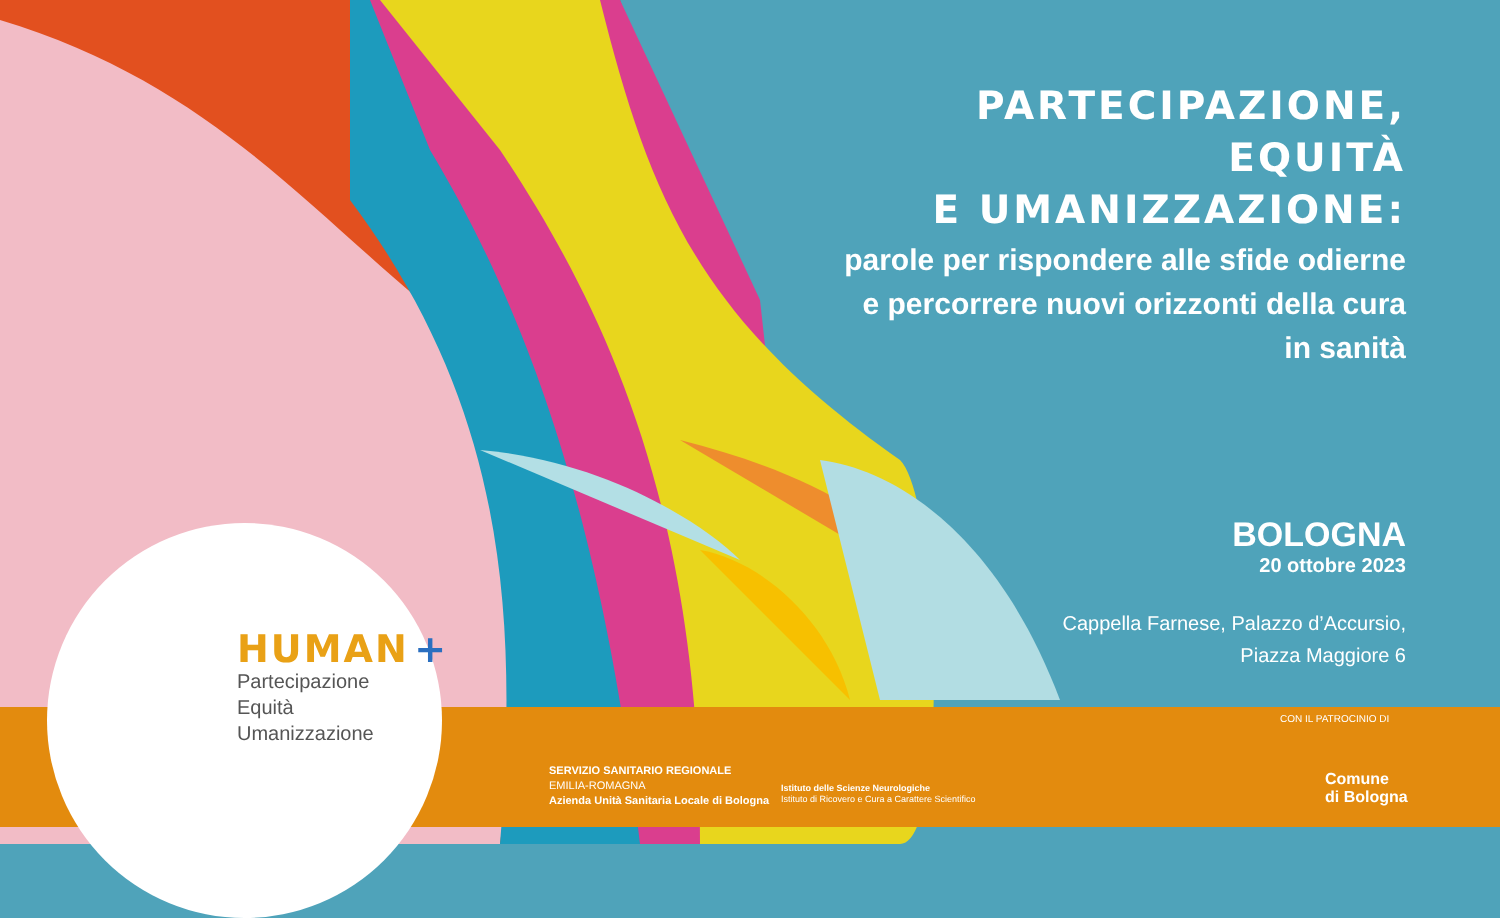PARTECIPAZIONE,
EQUITÀ
E UMANIZZAZIONE:
parole per rispondere alle sfide odierne
e percorrere nuovi orizzonti della cura
in sanità
BOLOGNA
20 ottobre 2023
Cappella Farnese, Palazzo d’Accursio,
Piazza Maggiore 6
HUMAN +
Partecipazione
Equità
Umanizzazione
SERVIZIO SANITARIO REGIONALE
EMILIA-ROMAGNA
Azienda Unità Sanitaria Locale di Bologna
Istituto delle Scienze Neurologiche
Istituto di Ricovero e Cura a Carattere Scientifico
CON IL PATROCINIO DI
Comune
di Bologna